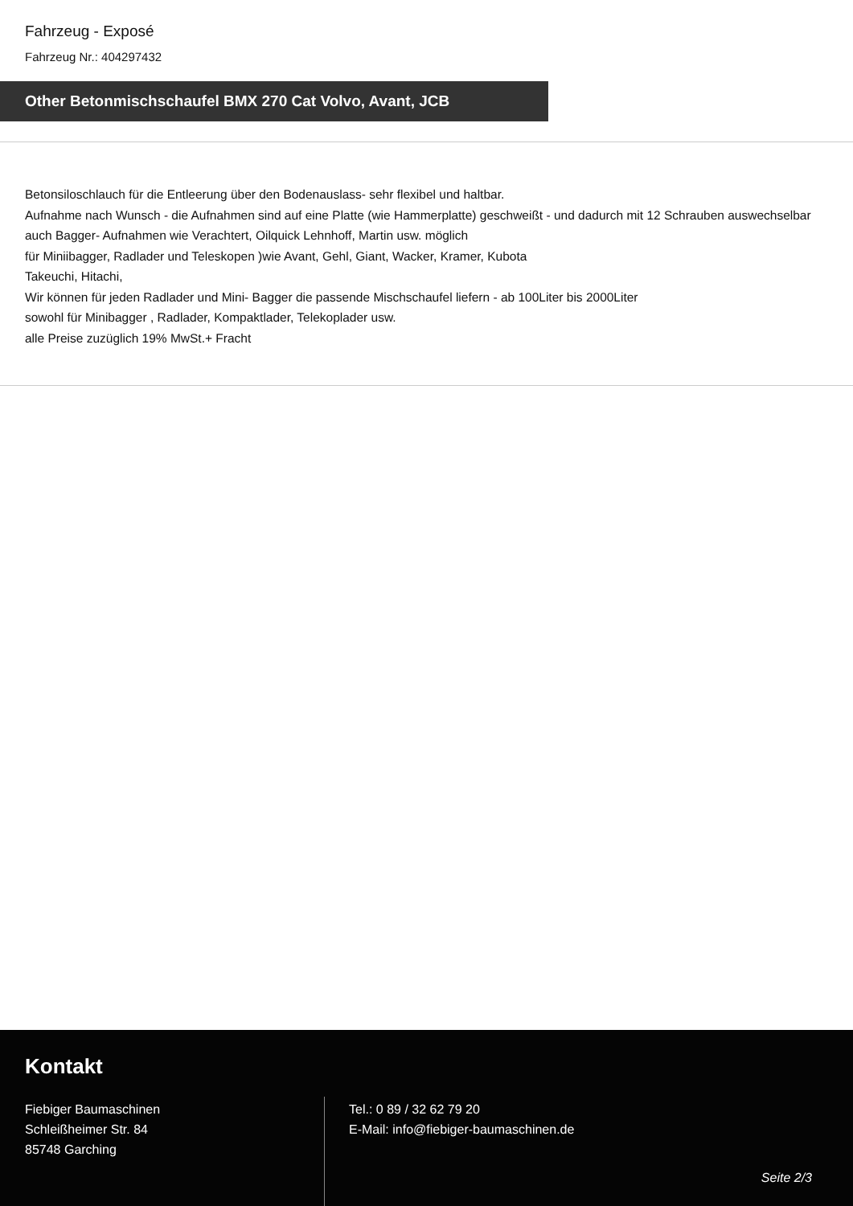Fahrzeug - Exposé
Fahrzeug Nr.: 404297432
Other Betonmischschaufel BMX 270 Cat Volvo, Avant, JCB
Betonsiloschlauch für die Entleerung über den Bodenauslass- sehr flexibel und haltbar.
Aufnahme nach Wunsch - die Aufnahmen sind auf eine Platte (wie Hammerplatte) geschweißt - und dadurch mit 12 Schrauben auswechselbar
auch Bagger- Aufnahmen wie Verachtert, Oilquick Lehnhoff, Martin usw. möglich
für Miniibagger, Radlader und Teleskopen )wie Avant, Gehl, Giant, Wacker, Kramer, Kubota
Takeuchi, Hitachi,
Wir können für jeden Radlader und Mini- Bagger die passende Mischschaufel liefern - ab 100Liter bis 2000Liter
sowohl für Minibagger , Radlader, Kompaktlader, Telekoplader usw.
alle Preise zuzüglich 19% MwSt.+ Fracht
Kontakt
Fiebiger Baumaschinen
Schleißheimer Str. 84
85748 Garching
Tel.: 0 89 / 32 62 79 20
E-Mail: info@fiebiger-baumaschinen.de
Seite 2/3